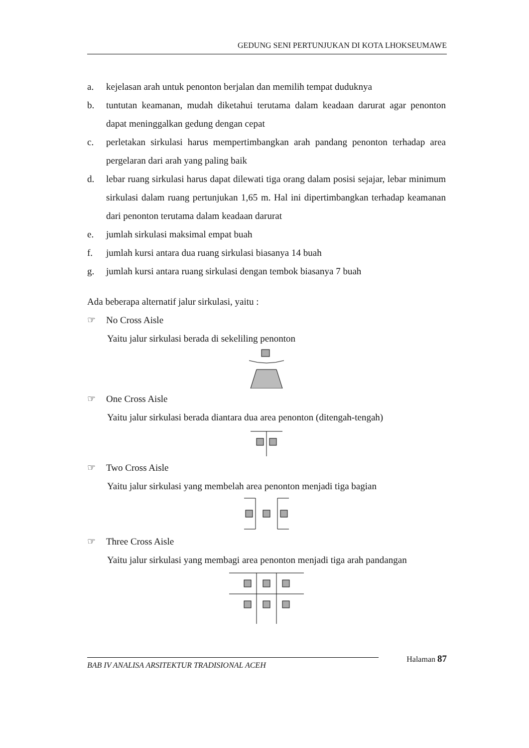GEDUNG SENI PERTUNJUKAN DI KOTA LHOKSEUMAWE
a. kejelasan arah untuk penonton berjalan dan memilih tempat duduknya
b. tuntutan keamanan, mudah diketahui terutama dalam keadaan darurat agar penonton dapat meninggalkan gedung dengan cepat
c. perletakan sirkulasi harus mempertimbangkan arah pandang penonton terhadap area pergelaran dari arah yang paling baik
d. lebar ruang sirkulasi harus dapat dilewati tiga orang dalam posisi sejajar, lebar minimum sirkulasi dalam ruang pertunjukan 1,65 m. Hal ini dipertimbangkan terhadap keamanan dari penonton terutama dalam keadaan darurat
e. jumlah sirkulasi maksimal empat buah
f. jumlah kursi antara dua ruang sirkulasi biasanya 14 buah
g. jumlah kursi antara ruang sirkulasi dengan tembok biasanya 7 buah
Ada beberapa alternatif jalur sirkulasi, yaitu :
☞ No Cross Aisle
Yaitu jalur sirkulasi berada di sekeliling penonton
☞ One Cross Aisle
Yaitu jalur sirkulasi berada diantara dua area penonton (ditengah-tengah)
☞ Two Cross Aisle
Yaitu jalur sirkulasi yang membelah area penonton menjadi tiga bagian
☞ Three Cross Aisle
Yaitu jalur sirkulasi yang membagi area penonton menjadi tiga arah pandangan
Halaman 87
BAB IV ANALISA ARSITEKTUR TRADISIONAL ACEH